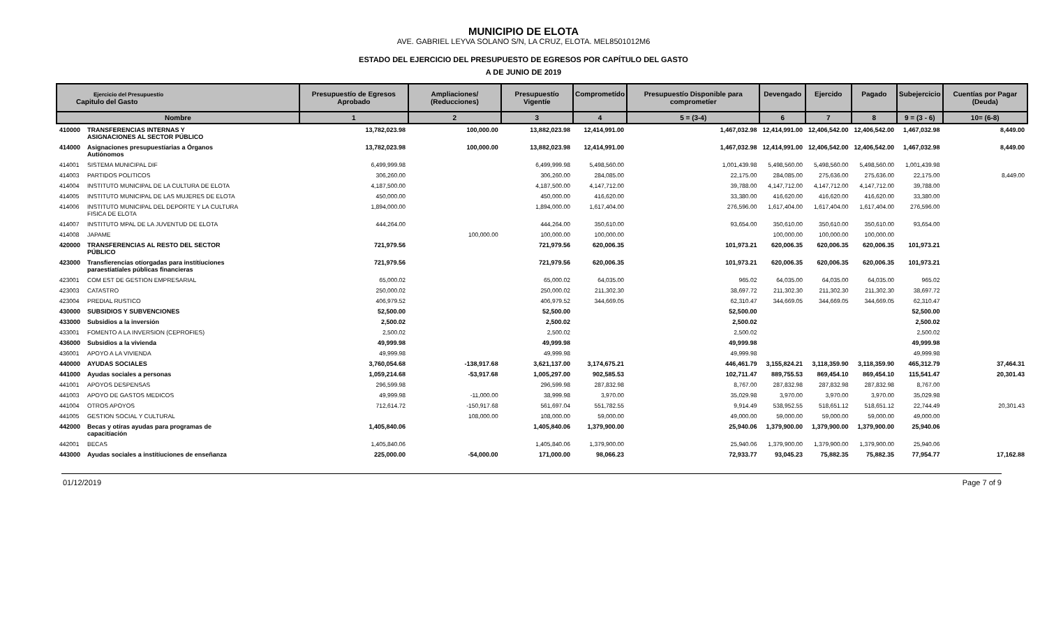MUNICIPIO DE ELOTA
AVE. GABRIEL LEYVA SOLANO S/N, LA CRUZ, ELOTA. MEL8501012M6
ESTADO DEL EJERCICIO DEL PRESUPUESTO DE EGRESOS POR CAPÍTULO DEL GASTO
A DE JUNIO DE 2019
| Ejercicio del Presupuestío Capitulo del Gasto | | Presupuestío de Egresos Aprobado | Ampliaciones/ (Reducciones) | Presupuestío Vigentíe | Comprometído | Presupuestío Disponible para comprometíer | Devengado | Ejercido | Pagado | Subejercicio | Cuentías por Pagar (Deuda) |
| --- | --- | --- | --- | --- | --- | --- | --- | --- | --- | --- | --- |
| Nombre | | 1 | 2 | 3 | 4 | 5 = (3-4) | 6 | 7 | 8 | 9 = (3 - 6) | 10= (6-8) |
| 410000 | TRANSFERENCIAS INTERNAS Y ASIGNACIONES AL SECTOR PÚBLICO | 13,782,023.98 | 100,000.00 | 13,882,023.98 | 12,414,991.00 | 1,467,032.98 | 12,414,991.00 | 12,406,542.00 | 12,406,542.00 | 1,467,032.98 | 8,449.00 |
| 414000 | Asignaciones presupuestíarias a Órganos Autíónomos | 13,782,023.98 | 100,000.00 | 13,882,023.98 | 12,414,991.00 | 1,467,032.98 | 12,414,991.00 | 12,406,542.00 | 12,406,542.00 | 1,467,032.98 | 8,449.00 |
| 414001 | SISTEMA MUNICIPAL DIF | 6,499,999.98 | | 6,499,999.98 | 5,498,560.00 | 1,001,439.98 | 5,498,560.00 | 5,498,560.00 | 5,498,560.00 | 1,001,439.98 | |
| 414003 | PARTIDOS POLITICOS | 306,260.00 | | 306,260.00 | 284,085.00 | 22,175.00 | 284,085.00 | 275,636.00 | 275,636.00 | 22,175.00 | 8,449.00 |
| 414004 | INSTITUTO MUNICIPAL DE LA CULTURA DE ELOTA | 4,187,500.00 | | 4,187,500.00 | 4,147,712.00 | 39,788.00 | 4,147,712.00 | 4,147,712.00 | 4,147,712.00 | 39,788.00 | |
| 414005 | INSTITUTO MUNICIPAL DE LAS MUJERES DE ELOTA | 450,000.00 | | 450,000.00 | 416,620.00 | 33,380.00 | 416,620.00 | 416,620.00 | 416,620.00 | 33,380.00 | |
| 414006 | INSTITUTO MUNICIPAL DEL DEPORTE Y LA CULTURA FISICA DE ELOTA | 1,894,000.00 | | 1,894,000.00 | 1,617,404.00 | 276,596.00 | 1,617,404.00 | 1,617,404.00 | 1,617,404.00 | 276,596.00 | |
| 414007 | INSTITUTO MPAL DE LA JUVENTUD DE ELOTA | 444,264.00 | | 444,264.00 | 350,610.00 | 93,654.00 | 350,610.00 | 350,610.00 | 350,610.00 | 93,654.00 | |
| 414008 | JAPAME | | 100,000.00 | 100,000.00 | 100,000.00 | | 100,000.00 | 100,000.00 | 100,000.00 | | |
| 420000 | TRANSFERENCIAS AL RESTO DEL SECTOR PÚBLICO | 721,979.56 | | 721,979.56 | 620,006.35 | 101,973.21 | 620,006.35 | 620,006.35 | 620,006.35 | 101,973.21 | |
| 423000 | Transfierencias otíorgadas para instítíuciones paraestíatíales públicas financieras | 721,979.56 | | 721,979.56 | 620,006.35 | 101,973.21 | 620,006.35 | 620,006.35 | 620,006.35 | 101,973.21 | |
| 423001 | COM EST DE GESTION EMPRESARIAL | 65,000.02 | | 65,000.02 | 64,035.00 | 965.02 | 64,035.00 | 64,035.00 | 64,035.00 | 965.02 | |
| 423003 | CATASTRO | 250,000.02 | | 250,000.02 | 211,302.30 | 38,697.72 | 211,302.30 | 211,302.30 | 211,302.30 | 38,697.72 | |
| 423004 | PREDIAL RUSTICO | 406,979.52 | | 406,979.52 | 344,669.05 | 62,310.47 | 344,669.05 | 344,669.05 | 344,669.05 | 62,310.47 | |
| 430000 | SUBSIDIOS Y SUBVENCIONES | 52,500.00 | | 52,500.00 | | 52,500.00 | | | | 52,500.00 | |
| 433000 | Subsidios a la inversión | 2,500.02 | | 2,500.02 | | 2,500.02 | | | | 2,500.02 | |
| 433001 | FOMENTO A LA INVERSION (CEPROFIES) | 2,500.02 | | 2,500.02 | | 2,500.02 | | | | 2,500.02 | |
| 436000 | Subsidios a la vivienda | 49,999.98 | | 49,999.98 | | 49,999.98 | | | | 49,999.98 | |
| 436001 | APOYO A LA VIVIENDA | 49,999.98 | | 49,999.98 | | 49,999.98 | | | | 49,999.98 | |
| 440000 | AYUDAS SOCIALES | 3,760,054.68 | -138,917.68 | 3,621,137.00 | 3,174,675.21 | 446,461.79 | 3,155,824.21 | 3,118,359.90 | 3,118,359.90 | 465,312.79 | 37,464.31 |
| 441000 | Ayudas sociales a personas | 1,059,214.68 | -53,917.68 | 1,005,297.00 | 902,585.53 | 102,711.47 | 889,755.53 | 869,454.10 | 869,454.10 | 115,541.47 | 20,301.43 |
| 441001 | APOYOS DESPENSAS | 296,599.98 | | 296,599.98 | 287,832.98 | 8,767.00 | 287,832.98 | 287,832.98 | 287,832.98 | 8,767.00 | |
| 441003 | APOYO DE GASTOS MEDICOS | 49,999.98 | -11,000.00 | 38,999.98 | 3,970.00 | 35,029.98 | 3,970.00 | 3,970.00 | 3,970.00 | 35,029.98 | |
| 441004 | OTROS APOYOS | 712,614.72 | -150,917.68 | 561,697.04 | 551,782.55 | 9,914.49 | 538,952.55 | 518,651.12 | 518,651.12 | 22,744.49 | 20,301.43 |
| 441005 | GESTION SOCIAL Y CULTURAL | | 108,000.00 | 108,000.00 | 59,000.00 | 49,000.00 | 59,000.00 | 59,000.00 | 59,000.00 | 49,000.00 | |
| 442000 | Becas y otíras ayudas para programas de capacitíación | 1,405,840.06 | | 1,405,840.06 | 1,379,900.00 | 25,940.06 | 1,379,900.00 | 1,379,900.00 | 1,379,900.00 | 25,940.06 | |
| 442001 | BECAS | 1,405,840.06 | | 1,405,840.06 | 1,379,900.00 | 25,940.06 | 1,379,900.00 | 1,379,900.00 | 1,379,900.00 | 25,940.06 | |
| 443000 | Ayudas sociales a instítíuciones de enseñanza | 225,000.00 | -54,000.00 | 171,000.00 | 98,066.23 | 72,933.77 | 93,045.23 | 75,882.35 | 75,882.35 | 77,954.77 | 17,162.88 |
01/12/2019 Page 7 of 9